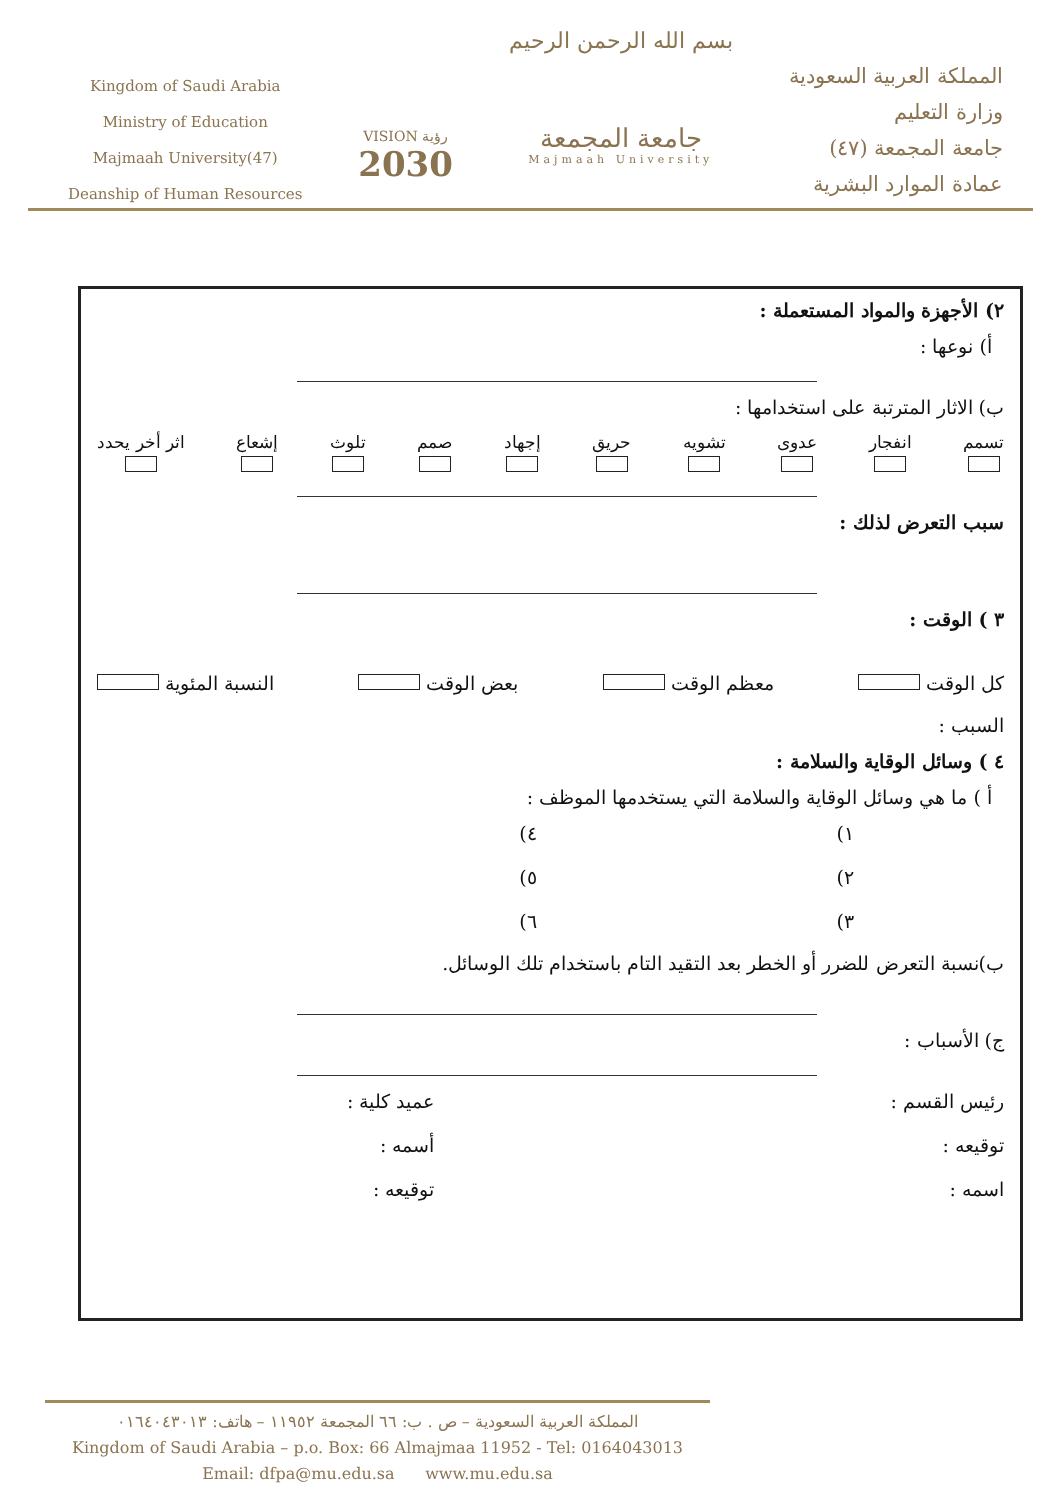Kingdom of Saudi Arabia
Ministry of Education
Majmaah University(47)
Deanship of Human Resources
VISION رؤية
2030
بسم الله الرحمن الرحيم
جامعة المجمعة
Majmaah University
المملكة العربية السعودية
وزارة التعليم
جامعة المجمعة (٤٧)
عمادة الموارد البشرية
٢) الأجهزة والمواد المستعملة :
أ) نوعها :
ب) الاثار المترتبة على استخدامها :
تسمم
انفجار
عدوى
تشويه
حريق
إجهاد
صمم
تلوث
إشعاع
اثر أخر يحدد
سبب التعرض لذلك :
٣ ) الوقت :
كل الوقت معظم الوقت بعض الوقت النسبة المئوية
السبب :
٤ ) وسائل الوقاية والسلامة :
أ ) ما هي وسائل الوقاية والسلامة التي يستخدمها الموظف :
١) ٤)
٢) ٥)
٣) ٦)
ب)نسبة التعرض للضرر أو الخطر بعد التقيد التام باستخدام تلك الوسائل.
ج) الأسباب :
رئيس القسم :
توقيعه :
اسمه :
عميد كلية :
أسمه :
توقيعه :
المملكة العربية السعودية – ص . ب: ٦٦ المجمعة ١١٩٥٢ – هاتف: ٠١٦٤٠٤٣٠١٣
Kingdom of Saudi Arabia – p.o. Box: 66 Almajmaa 11952 - Tel: 0164043013
Email: dfpa@mu.edu.sa www.mu.edu.sa